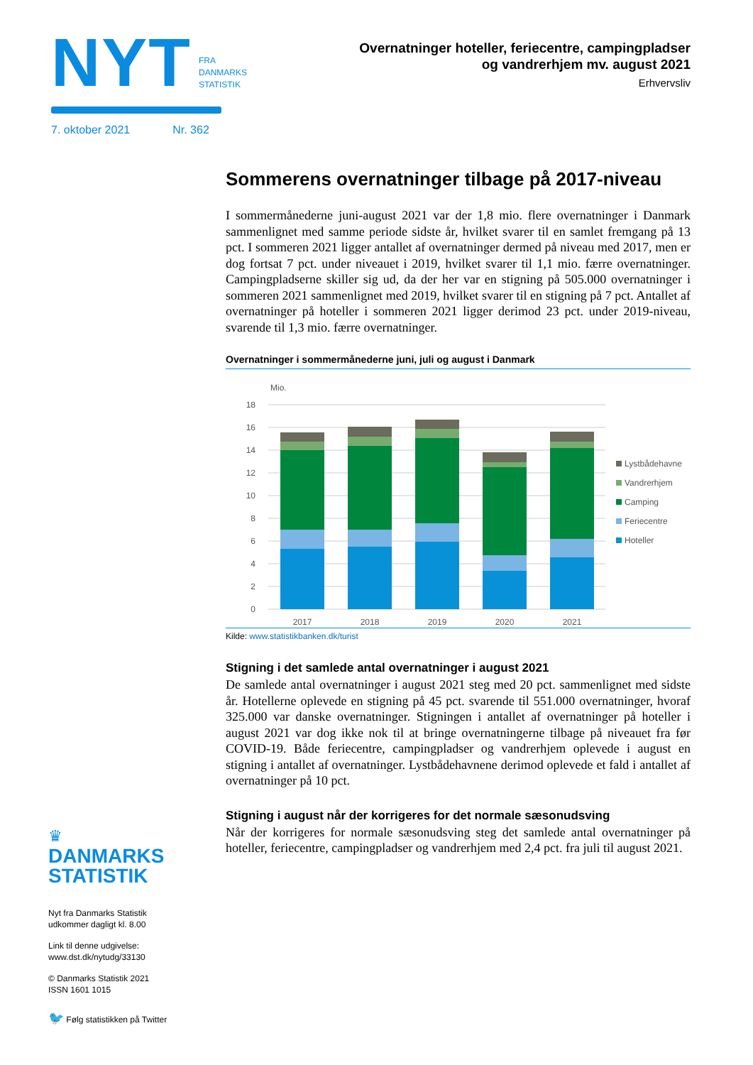NYT
FRA
DANMARKS
STATISTIK
7. oktober 2021 Nr. 362
Overnatninger hoteller, feriecentre, campingpladser
og vandrerhjem mv. august 2021
Erhvervsliv
Sommerens overnatninger tilbage på 2017-niveau
I sommermånederne juni-august 2021 var der 1,8 mio. flere overnatninger i Danmark sammenlignet med samme periode sidste år, hvilket svarer til en samlet fremgang på 13 pct. I sommeren 2021 ligger antallet af overnatninger dermed på niveau med 2017, men er dog fortsat 7 pct. under niveauet i 2019, hvilket svarer til 1,1 mio. færre overnatninger. Campingpladserne skiller sig ud, da der her var en stigning på 505.000 overnatninger i sommeren 2021 sammenlignet med 2019, hvilket svarer til en stigning på 7 pct. Antallet af overnatninger på hoteller i sommeren 2021 ligger derimod 23 pct. under 2019-niveau, svarende til 1,3 mio. færre overnatninger.
Overnatninger i sommermånederne juni, juli og august i Danmark
Mio.
18
16
14
12
10
8
6
4
2
0
2017
2018
2019
2020
2021
Lystbådehavne
Vandrerhjem
Camping
Feriecentre
Hoteller
Kilde: www.statistikbanken.dk/turist
Stigning i det samlede antal overnatninger i august 2021
De samlede antal overnatninger i august 2021 steg med 20 pct. sammenlignet med sidste år. Hotellerne oplevede en stigning på 45 pct. svarende til 551.000 overnatninger, hvoraf 325.000 var danske overnatninger. Stigningen i antallet af overnatninger på hoteller i august 2021 var dog ikke nok til at bringe overnatningerne tilbage på niveauet fra før COVID-19. Både feriecentre, campingpladser og vandrerhjem oplevede i august en stigning i antallet af overnatninger. Lystbådehavnene derimod oplevede et fald i antallet af overnatninger på 10 pct.
Stigning i august når der korrigeres for det normale sæsonudsving
Når der korrigeres for normale sæsonudsving steg det samlede antal overnatninger på hoteller, feriecentre, campingpladser og vandrerhjem med 2,4 pct. fra juli til august 2021.
♛
DANMARKS
STATISTIK
Nyt fra Danmarks Statistik
udkommer dagligt kl. 8.00
Link til denne udgivelse:
www.dst.dk/nytudg/33130
© Danmarks Statistik 2021
ISSN 1601 1015
🐦 Følg statistikken på Twitter